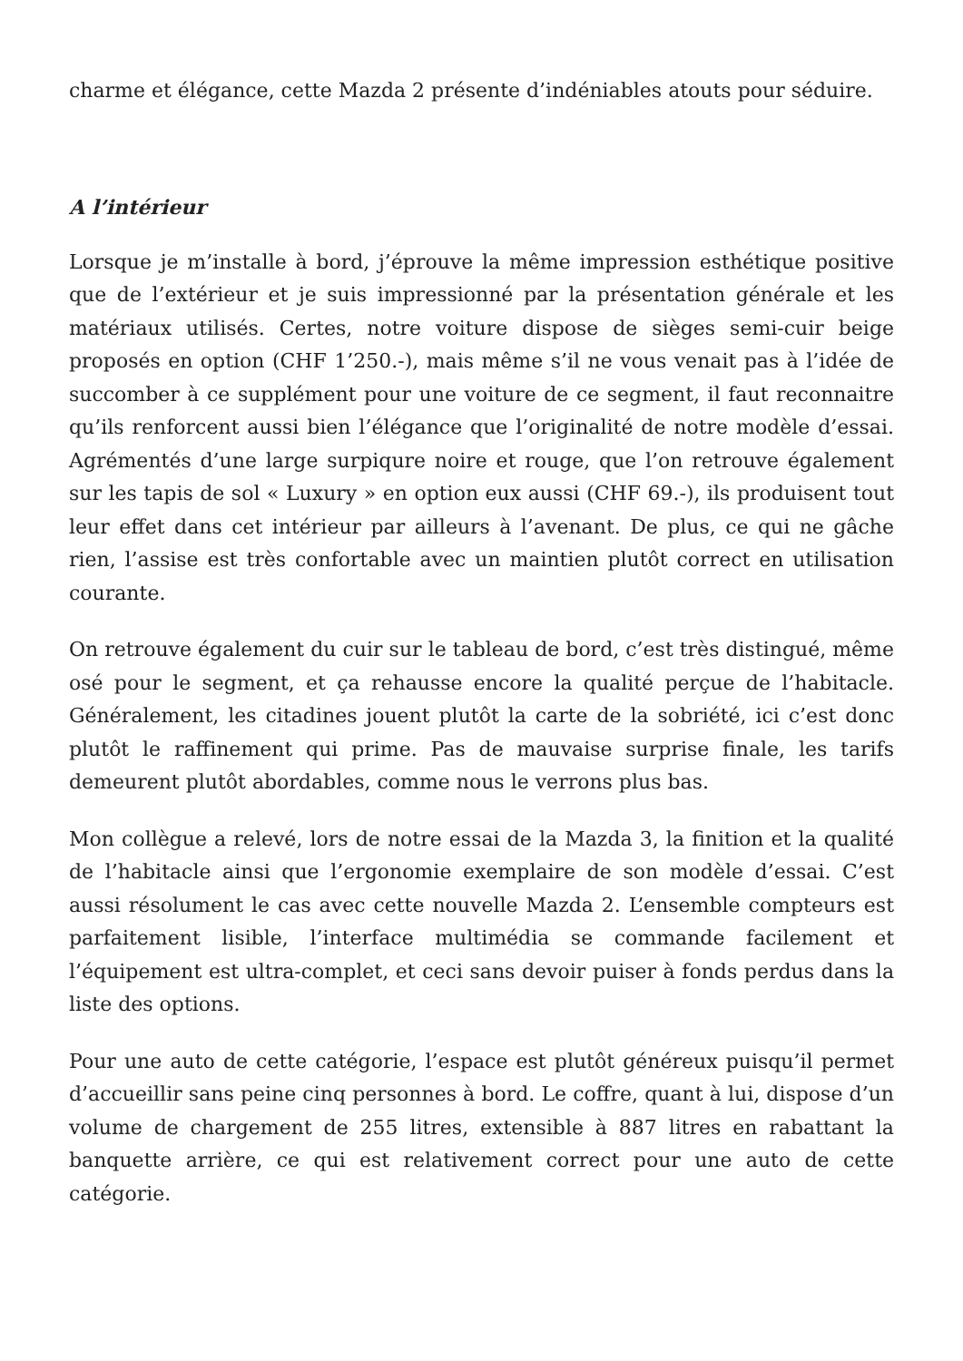charme et élégance, cette Mazda 2 présente d’indéniables atouts pour séduire.
A l’intérieur
Lorsque je m’installe à bord, j’éprouve la même impression esthétique positive que de l’extérieur et je suis impressionné par la présentation générale et les matériaux utilisés. Certes, notre voiture dispose de sièges semi-cuir beige proposés en option (CHF 1’250.-), mais même s’il ne vous venait pas à l’idée de succomber à ce supplément pour une voiture de ce segment, il faut reconnaitre qu’ils renforcent aussi bien l’élégance que l’originalité de notre modèle d’essai. Agrémentés d’une large surpiqure noire et rouge, que l’on retrouve également sur les tapis de sol « Luxury » en option eux aussi (CHF 69.-), ils produisent tout leur effet dans cet intérieur par ailleurs à l’avenant. De plus, ce qui ne gâche rien, l’assise est très confortable avec un maintien plutôt correct en utilisation courante.
On retrouve également du cuir sur le tableau de bord, c’est très distingué, même osé pour le segment, et ça rehausse encore la qualité perçue de l’habitacle. Généralement, les citadines jouent plutôt la carte de la sobriété, ici c’est donc plutôt le raffinement qui prime. Pas de mauvaise surprise finale, les tarifs demeurent plutôt abordables, comme nous le verrons plus bas.
Mon collègue a relevé, lors de notre essai de la Mazda 3, la finition et la qualité de l’habitacle ainsi que l’ergonomie exemplaire de son modèle d’essai. C’est aussi résolument le cas avec cette nouvelle Mazda 2. L’ensemble compteurs est parfaitement lisible, l’interface multimédia se commande facilement et l’équipement est ultra-complet, et ceci sans devoir puiser à fonds perdus dans la liste des options.
Pour une auto de cette catégorie, l’espace est plutôt généreux puisqu’il permet d’accueillir sans peine cinq personnes à bord. Le coffre, quant à lui, dispose d’un volume de chargement de 255 litres, extensible à 887 litres en rabattant la banquette arrière, ce qui est relativement correct pour une auto de cette catégorie.